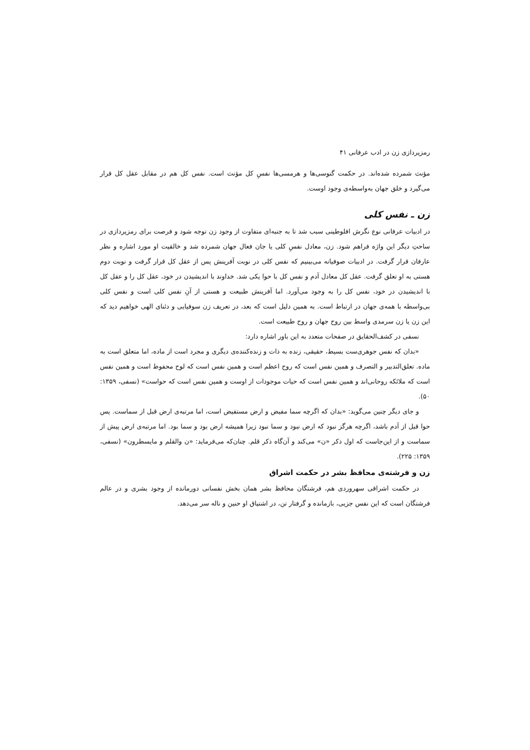رمزپردازی زن در ادب عرفانی ۴۱
مؤنث شمرده شده‌اند. در حکمت گنوسی‌ها و هرمسی‌ها نفسِ کل مؤنث است. نفس کل هم در مقابل عقل کل قرار می‌گیرد و خلق جهان به‌واسطه‌ی وجود اوست.
زن ـ نفس کلی
در ادبیات عرفانی نوع نگرش افلوطینی سبب شد تا به جنبه‌ای متفاوت از وجود زن توجه شود و فرصت برای رمزپردازی در ساحتِ دیگر این واژه فراهم شود. زن، معادل نفسِ کلی یا جان فعال جهان شمرده شد و خالقیت او مورد اشاره و نظر عارفان قرار گرفت. در ادبیات صوفیانه می‌بینیم که نفس کلی در نوبت آفرینش پس از عقل کل قرار گرفت و نوبت دوم هستی به او تعلق گرفت. عقل کل معادل آدم و نفس کل با حوا یکی شد. خداوند با اندیشیدن در خود، عقل کل را و عقل کل با اندیشیدن در خود، نفس کل را به وجود می‌آورد. اما آفرینش طبیعت و هستی از آنِ نفس کلی است و نفس کلی بی‌واسطه با همه‌ی جهان در ارتباط است. به همین دلیل است که بعد، در تعریف زن سوفیایی و دئنای الهی خواهیم دید که این زن یا زن سرمدی واسط بین روح جهان و روح طبیعت است.
نسفی در کشف‌الحقایق در صفحات متعدد به این باور اشاره دارد:
«بدان که نفس جوهری‌ست بسیط، حقیقی، زنده به ذات و زنده‌کننده‌ی دیگری و مجرد است از ماده، اما متعلق است به ماده. تعلق‌التدبیر و التصرف و همین نفس است که روح اعظم است و همین نفس است که لوح محفوظ است و همین نفس است که ملائکه روحانی‌اند و همین نفس است که حیات موجودات از اوست و همین نفس است که حواست» (نسفی، ۱۳۵۹: ۵۰).
و جای دیگر چنین می‌گوید: «بدان که اگرچه سما مفیض و ارض مستفیض است، اما مرتبه‌ی ارض قبل از سماست. پس حوا قبل از آدم باشد، اگرچه هرگز نبود که ارض نبود و سما نبود زیرا همیشه ارض بود و سما بود. اما مرتبه‌ی ارض پیش از سماست و از این‌جاست که اول ذکر «ن» می‌کند و آن‌گاه ذکر قلم. چنان‌که می‌فرماید: «ن والقلم و مایسطرون» (نسفی، ۱۳۵۹: ۲۲۵).
زن و فرشته‌ی محافظ بشر در حکمت اشراق
در حکمت اشراقی سهروردی هم، فرشتگان محافظ بشر همان بخش نفسانی دورمانده از وجود بشری و در عالم فرشتگان است که این نفس جزیی، بازمانده و گرفتار تن، در اشتیاق او حنین و ناله سر می‌دهد.